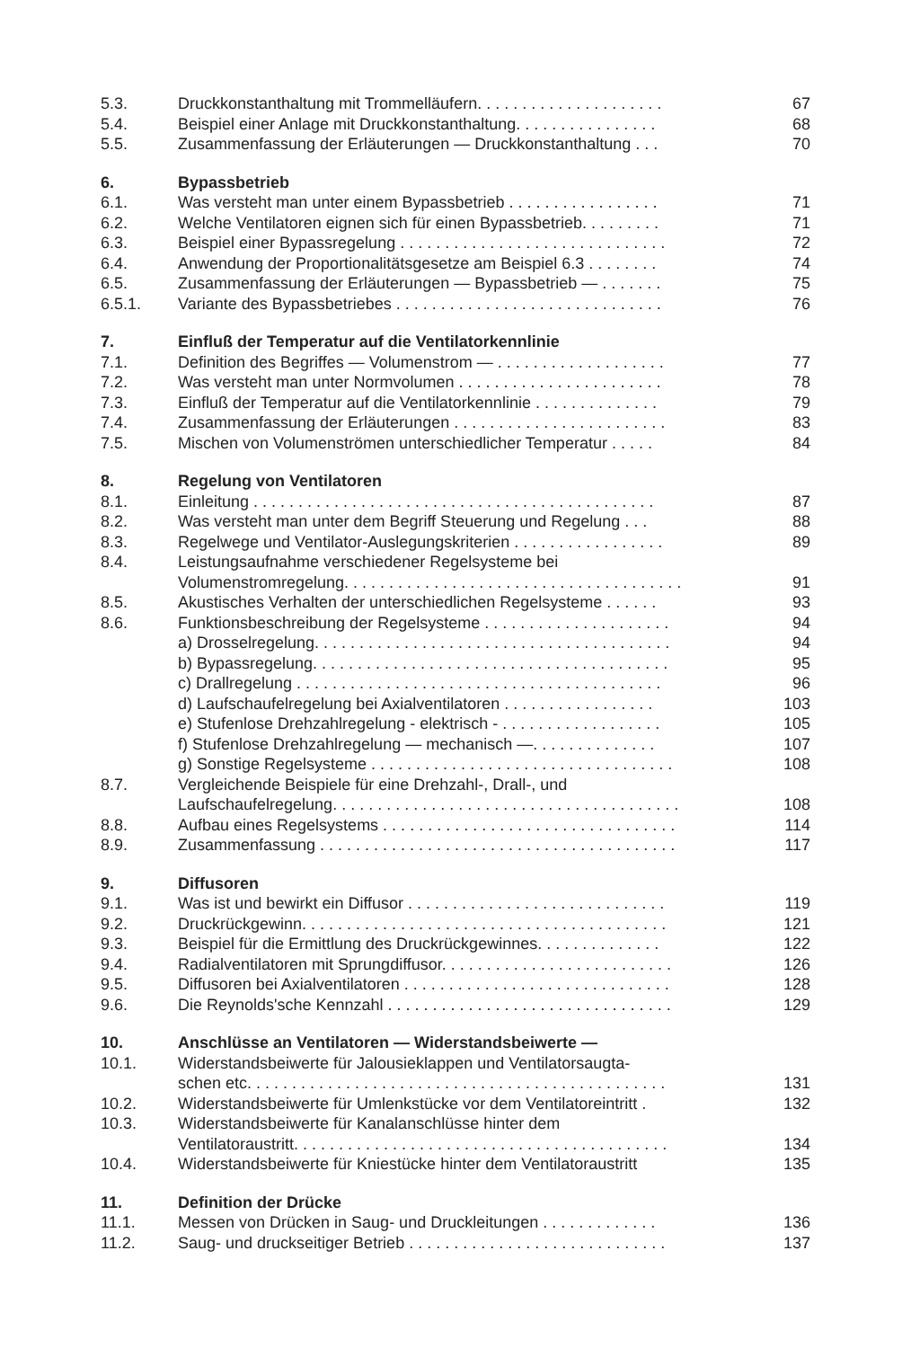| 5.3. | Druckkonstanthaltung mit Trommelläufern. . . . . . . . . . . . . . . . . . . . . | 67 |
| 5.4. | Beispiel einer Anlage mit Druckkonstanthaltung. . . . . . . . . . . . . . . . | 68 |
| 5.5. | Zusammenfassung der Erläuterungen — Druckkonstanthaltung . . . | 70 |
| 6. | Bypassbetrieb | |
| 6.1. | Was versteht man unter einem Bypassbetrieb . . . . . . . . . . . . . . . . . | 71 |
| 6.2. | Welche Ventilatoren eignen sich für einen Bypassbetrieb. . . . . . . . . | 71 |
| 6.3. | Beispiel einer Bypassregelung . . . . . . . . . . . . . . . . . . . . . . . . . . . . . . | 72 |
| 6.4. | Anwendung der Proportionalitätsgesetze am Beispiel 6.3 . . . . . . . . | 74 |
| 6.5. | Zusammenfassung der Erläuterungen — Bypassbetrieb — . . . . . . . | 75 |
| 6.5.1. | Variante des Bypassbetriebes . . . . . . . . . . . . . . . . . . . . . . . . . . . . . . | 76 |
| 7. | Einfluß der Temperatur auf die Ventilatorkennlinie | |
| 7.1. | Definition des Begriffes — Volumenstrom — . . . . . . . . . . . . . . . . . . . | 77 |
| 7.2. | Was versteht man unter Normvolumen . . . . . . . . . . . . . . . . . . . . . . . | 78 |
| 7.3. | Einfluß der Temperatur auf die Ventilatorkennlinie . . . . . . . . . . . . . . | 79 |
| 7.4. | Zusammenfassung der Erläuterungen . . . . . . . . . . . . . . . . . . . . . . . . | 83 |
| 7.5. | Mischen von Volumenströmen unterschiedlicher Temperatur . . . . . | 84 |
| 8. | Regelung von Ventilatoren | |
| 8.1. | Einleitung . . . . . . . . . . . . . . . . . . . . . . . . . . . . . . . . . . . . . . . . . . . . . | 87 |
| 8.2. | Was versteht man unter dem Begriff Steuerung und Regelung . . . | 88 |
| 8.3. | Regelwege und Ventilator-Auslegungskriterien . . . . . . . . . . . . . . . . . | 89 |
| 8.4. | Leistungsaufnahme verschiedener Regelsysteme bei Volumenstromregelung. . . . . . . . . . . . . . . . . . . . . . . . . . . . . . . . . . . . . . | 91 |
| 8.5. | Akustisches Verhalten der unterschiedlichen Regelsysteme . . . . . . | 93 |
| 8.6. | Funktionsbeschreibung der Regelsysteme . . . . . . . . . . . . . . . . . . . . . | 94 |
| | a) Drosselregelung. . . . . . . . . . . . . . . . . . . . . . . . . . . . . . . . . . . . . . . . | 94 |
| | b) Bypassregelung. . . . . . . . . . . . . . . . . . . . . . . . . . . . . . . . . . . . . . . . | 95 |
| | c) Drallregelung . . . . . . . . . . . . . . . . . . . . . . . . . . . . . . . . . . . . . . . . . | 96 |
| | d) Laufschaufelregelung bei Axialventilatoren . . . . . . . . . . . . . . . . . | 103 |
| | e) Stufenlose Drehzahlregelung - elektrisch - . . . . . . . . . . . . . . . . . . | 105 |
| | f) Stufenlose Drehzahlregelung — mechanisch —. . . . . . . . . . . . . . | 107 |
| | g) Sonstige Regelsysteme . . . . . . . . . . . . . . . . . . . . . . . . . . . . . . . . . . | 108 |
| 8.7. | Vergleichende Beispiele für eine Drehzahl-, Drall-, und Laufschaufelregelung. . . . . . . . . . . . . . . . . . . . . . . . . . . . . . . . . . . . . . . | 108 |
| 8.8. | Aufbau eines Regelsystems . . . . . . . . . . . . . . . . . . . . . . . . . . . . . . . . . | 114 |
| 8.9. | Zusammenfassung . . . . . . . . . . . . . . . . . . . . . . . . . . . . . . . . . . . . . . . . | 117 |
| 9. | Diffusoren | |
| 9.1. | Was ist und bewirkt ein Diffusor . . . . . . . . . . . . . . . . . . . . . . . . . . . . . | 119 |
| 9.2. | Druckrückgewinn. . . . . . . . . . . . . . . . . . . . . . . . . . . . . . . . . . . . . . . . . | 121 |
| 9.3. | Beispiel für die Ermittlung des Druckrückgewinnes. . . . . . . . . . . . . . | 122 |
| 9.4. | Radialventilatoren mit Sprungdiffusor. . . . . . . . . . . . . . . . . . . . . . . . . . | 126 |
| 9.5. | Diffusoren bei Axialventilatoren . . . . . . . . . . . . . . . . . . . . . . . . . . . . . . | 128 |
| 9.6. | Die Reynolds'sche Kennzahl . . . . . . . . . . . . . . . . . . . . . . . . . . . . . . . . | 129 |
| 10. | Anschlüsse an Ventilatoren — Widerstandsbeiwerte — | |
| 10.1. | Widerstandsbeiwerte für Jalousieklappen und Ventilatorsaugta- schen etc. . . . . . . . . . . . . . . . . . . . . . . . . . . . . . . . . . . . . . . . . . . . . . . | 131 |
| 10.2. | Widerstandsbeiwerte für Umlenkstücke vor dem Ventilatoreintritt . | 132 |
| 10.3. | Widerstandsbeiwerte für Kanalanschlüsse hinter dem Ventilatoraustritt. . . . . . . . . . . . . . . . . . . . . . . . . . . . . . . . . . . . . . . . . . | 134 |
| 10.4. | Widerstandsbeiwerte für Kniestücke hinter dem Ventilatoraustritt | 135 |
| 11. | Definition der Drücke | |
| 11.1. | Messen von Drücken in Saug- und Druckleitungen . . . . . . . . . . . . . | 136 |
| 11.2. | Saug- und druckseitiger Betrieb . . . . . . . . . . . . . . . . . . . . . . . . . . . . . | 137 |